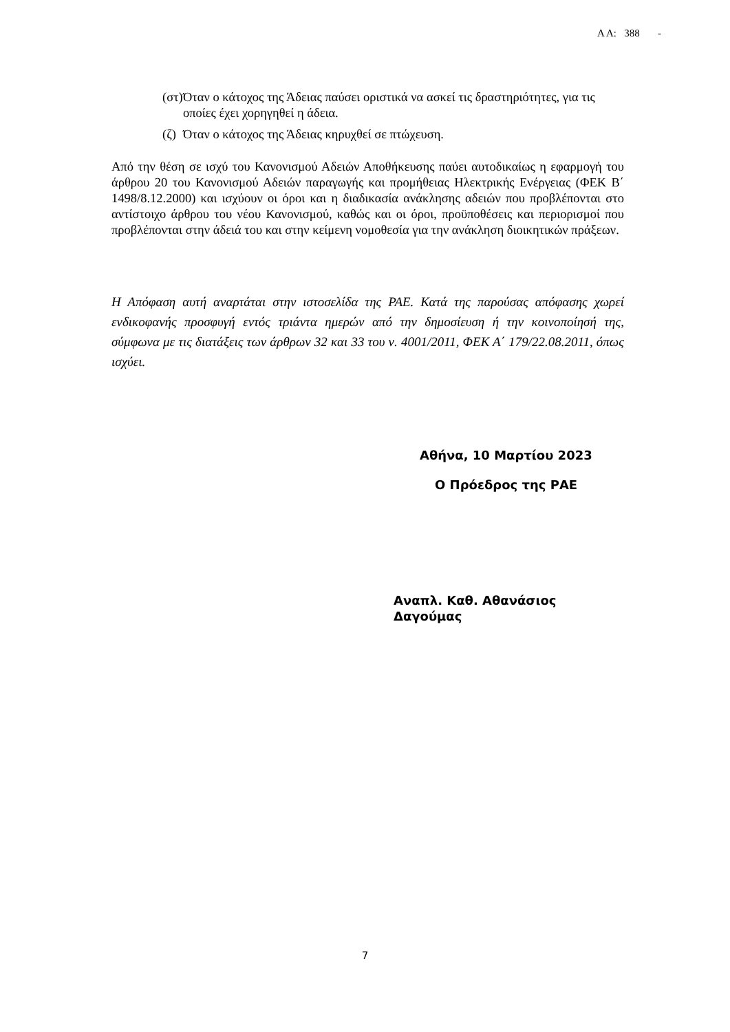Α Α: 388 -
(στ) Όταν ο κάτοχος της Άδειας παύσει οριστικά να ασκεί τις δραστηριότητες, για τις οποίες έχει χορηγηθεί η άδεια.
(ζ) Όταν ο κάτοχος της Άδειας κηρυχθεί σε πτώχευση.
Από την θέση σε ισχύ του Κανονισμού Αδειών Αποθήκευσης παύει αυτοδικαίως η εφαρμογή του άρθρου 20 του Κανονισμού Αδειών παραγωγής και προμήθειας Ηλεκτρικής Ενέργειας (ΦΕΚ Β΄ 1498/8.12.2000) και ισχύουν οι όροι και η διαδικασία ανάκλησης αδειών που προβλέπονται στο αντίστοιχο άρθρου του νέου Κανονισμού, καθώς και οι όροι, προϋποθέσεις και περιορισμοί που προβλέπονται στην άδειά του και στην κείμενη νομοθεσία για την ανάκληση διοικητικών πράξεων.
Η Απόφαση αυτή αναρτάται στην ιστοσελίδα της ΡΑΕ. Κατά της παρούσας απόφασης χωρεί ενδικοφανής προσφυγή εντός τριάντα ημερών από την δημοσίευση ή την κοινοποίησή της, σύμφωνα με τις διατάξεις των άρθρων 32 και 33 του ν. 4001/2011, ΦΕΚ Α΄ 179/22.08.2011, όπως ισχύει.
Αθήνα, 10 Μαρτίου 2023
Ο Πρόεδρος της ΡΑΕ
Αναπλ. Καθ. Αθανάσιος Δαγούμας
7